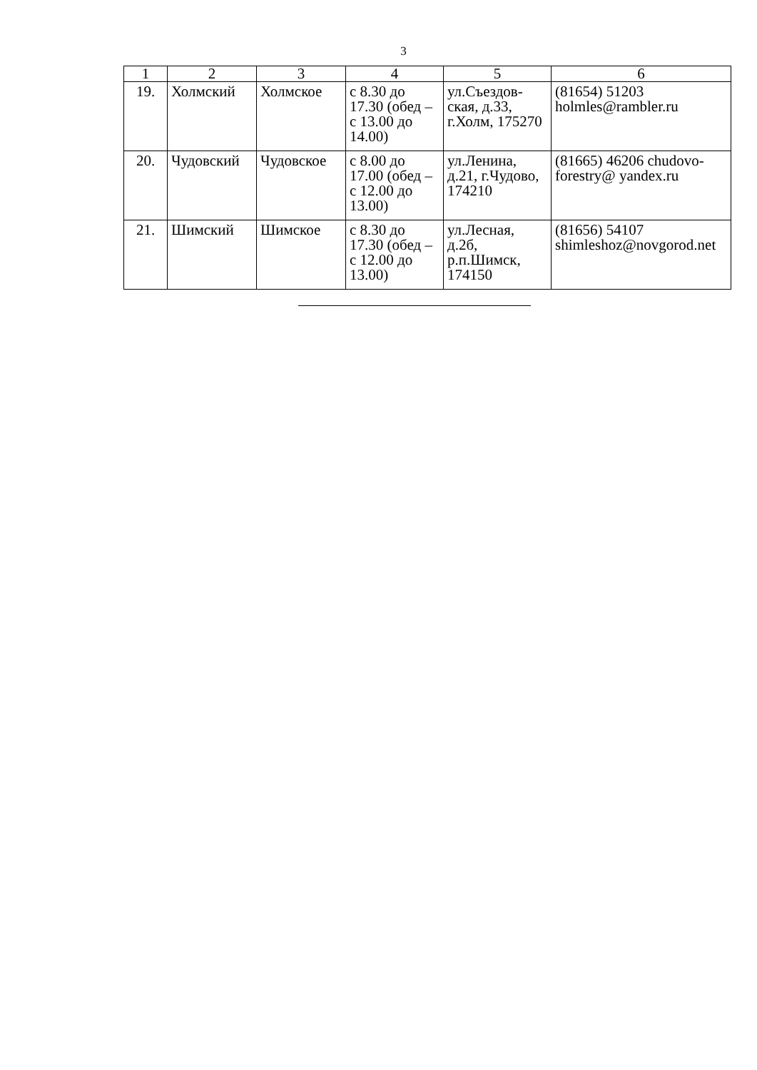3
| 1 | 2 | 3 | 4 | 5 | 6 |
| --- | --- | --- | --- | --- | --- |
| 19. | Холмский | Холмское | с 8.30 до 17.30 (обед – с 13.00 до 14.00) | ул.Съездов-ская, д.33, г.Холм, 175270 | (81654) 51203 holmles@rambler.ru |
| 20. | Чудовский | Чудовское | с 8.00 до 17.00 (обед – с 12.00 до 13.00) | ул.Ленина, д.21, г.Чудово, 174210 | (81665) 46206 chudovo-forestry@ yandex.ru |
| 21. | Шимский | Шимское | с 8.30 до 17.30 (обед – с 12.00 до 13.00) | ул.Лесная, д.2б, р.п.Шимск, 174150 | (81656) 54107 shimleshoz@novgorod.net |